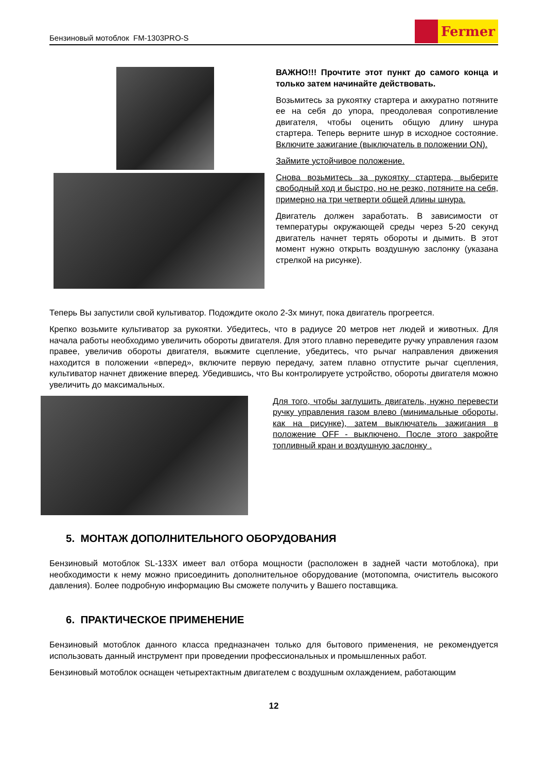Бензиновый мотоблок FM-1303PRO-S
Fermer
ВАЖНО!!! Прочтите этот пункт до самого конца и только затем начинайте действовать.
Возьмитесь за рукоятку стартера и аккуратно потяните ее на себя до упора, преодолевая сопротивление двигателя, чтобы оценить общую длину шнура стартера. Теперь верните шнур в исходное состояние. Включите зажигание (выключатель в положении ON).
Займите устойчивое положение.
Снова возьмитесь за рукоятку стартера, выберите свободный ход и быстро, но не резко, потяните на себя, примерно на три четверти общей длины шнура.
Двигатель должен заработать. В зависимости от температуры окружающей среды через 5-20 секунд двигатель начнет терять обороты и дымить. В этот момент нужно открыть воздушную заслонку (указана стрелкой на рисунке).
Теперь Вы запустили свой культиватор. Подождите около 2-3х минут, пока двигатель прогреется.
Крепко возьмите культиватор за рукоятки. Убедитесь, что в радиусе 20 метров нет людей и животных. Для начала работы необходимо увеличить обороты двигателя. Для этого плавно переведите ручку управления газом правее, увеличив обороты двигателя, выжмите сцепление, убедитесь, что рычаг направления движения находится в положении «вперед», включите первую передачу, затем плавно отпустите рычаг сцепления, культиватор начнет движение вперед. Убедившись, что Вы контролируете устройство, обороты двигателя можно увеличить до максимальных.
Для того, чтобы заглушить двигатель, нужно перевести ручку управления газом влево (минимальные обороты, как на рисунке), затем выключатель зажигания в положение OFF - выключено. После этого закройте топливный кран и воздушную заслонку .
5. МОНТАЖ ДОПОЛНИТЕЛЬНОГО ОБОРУДОВАНИЯ
Бензиновый мотоблок SL-133X имеет вал отбора мощности (расположен в задней части мотоблока), при необходимости к нему можно присоединить дополнительное оборудование (мотопомпа, очиститель высокого давления). Более подробную информацию Вы сможете получить у Вашего поставщика.
6. ПРАКТИЧЕСКОЕ ПРИМЕНЕНИЕ
Бензиновый мотоблок данного класса предназначен только для бытового применения, не рекомендуется использовать данный инструмент при проведении профессиональных и промышленных работ.
Бензиновый мотоблок оснащен четырехтактным двигателем с воздушным охлаждением, работающим
12